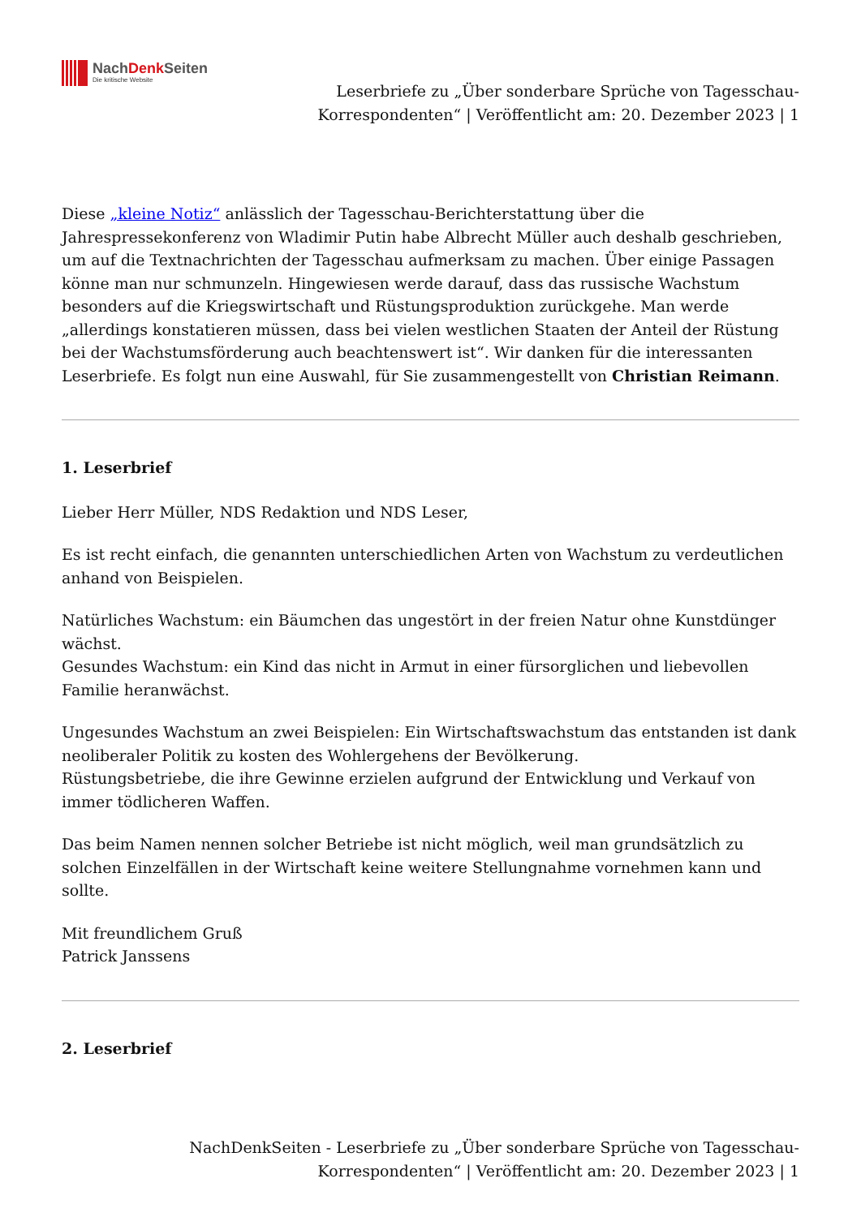NachDenk Seiten
Die kritische Website
Leserbriefe zu „Über sonderbare Sprüche von Tagesschau-
Korrespondenten“ | Veröffentlicht am: 20. Dezember 2023 | 1
Diese „kleine Notiz“ anlässlich der Tagesschau-Berichterstattung über die Jahrespressekonferenz von Wladimir Putin habe Albrecht Müller auch deshalb geschrieben, um auf die Textnachrichten der Tagesschau aufmerksam zu machen. Über einige Passagen könne man nur schmunzeln. Hingewiesen werde darauf, dass das russische Wachstum besonders auf die Kriegswirtschaft und Rüstungsproduktion zurückgehe. Man werde „allerdings konstatieren müssen, dass bei vielen westlichen Staaten der Anteil der Rüstung bei der Wachstumsförderung auch beachtenswert ist“. Wir danken für die interessanten Leserbriefe. Es folgt nun eine Auswahl, für Sie zusammengestellt von Christian Reimann.
1. Leserbrief
Lieber Herr Müller, NDS Redaktion und NDS Leser,
Es ist recht einfach, die genannten unterschiedlichen Arten von Wachstum zu verdeutlichen anhand von Beispielen.
Natürliches Wachstum: ein Bäumchen das ungestört in der freien Natur ohne Kunstdünger wächst.
Gesundes Wachstum: ein Kind das nicht in Armut in einer fürsorglichen und liebevollen Familie heranwächst.
Ungesundes Wachstum an zwei Beispielen: Ein Wirtschaftswachstum das entstanden ist dank neoliberaler Politik zu kosten des Wohlergehens der Bevölkerung.
Rüstungsbetriebe, die ihre Gewinne erzielen aufgrund der Entwicklung und Verkauf von immer tödlicheren Waffen.
Das beim Namen nennen solcher Betriebe ist nicht möglich, weil man grundsätzlich zu solchen Einzelfällen in der Wirtschaft keine weitere Stellungnahme vornehmen kann und sollte.
Mit freundlichem Gruß
Patrick Janssens
2. Leserbrief
NachDenkSeiten - Leserbriefe zu „Über sonderbare Sprüche von Tagesschau-
Korrespondenten“ | Veröffentlicht am: 20. Dezember 2023 | 1